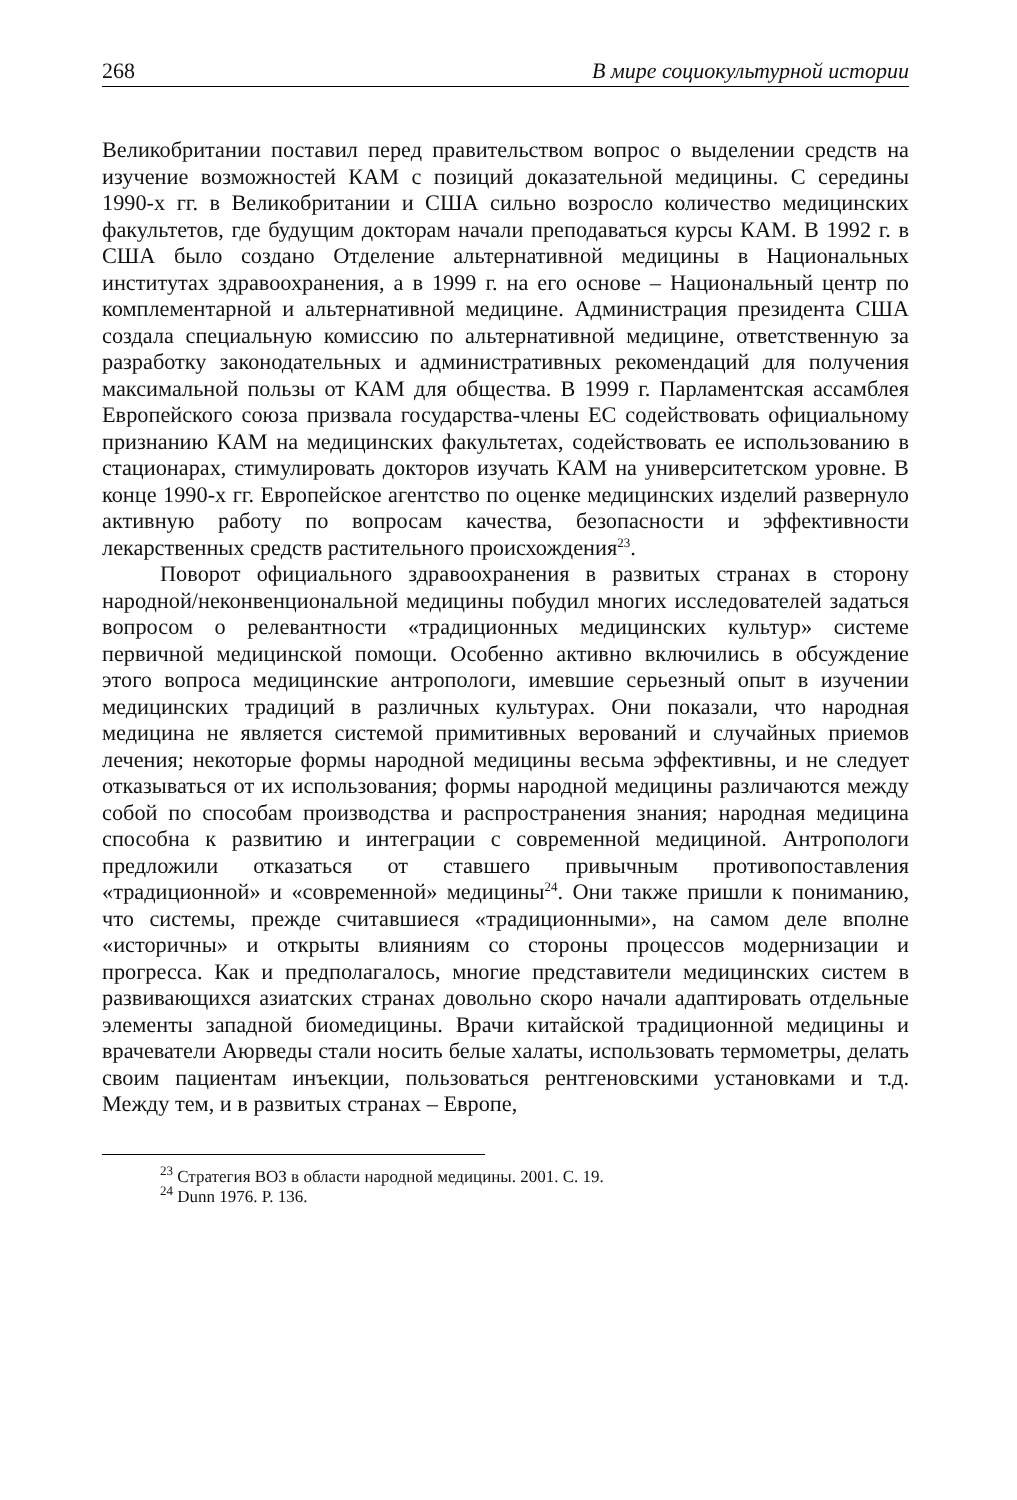268 В мире социокультурной истории
Великобритании поставил перед правительством вопрос о выделении средств на изучение возможностей КАМ с позиций доказательной медицины. С середины 1990-х гг. в Великобритании и США сильно возросло количество медицинских факультетов, где будущим докторам начали преподаваться курсы КАМ. В 1992 г. в США было создано Отделение альтернативной медицины в Национальных институтах здравоохранения, а в 1999 г. на его основе – Национальный центр по комплементарной и альтернативной медицине. Администрация президента США создала специальную комиссию по альтернативной медицине, ответственную за разработку законодательных и административных рекомендаций для получения максимальной пользы от КАМ для общества. В 1999 г. Парламентская ассамблея Европейского союза призвала государства-члены ЕС содействовать официальному признанию КАМ на медицинских факультетах, содействовать ее использованию в стационарах, стимулировать докторов изучать КАМ на университетском уровне. В конце 1990-х гг. Европейское агентство по оценке медицинских изделий развернуло активную работу по вопросам качества, безопасности и эффективности лекарственных средств растительного происхождения<sup>23</sup>.
Поворот официального здравоохранения в развитых странах в сторону народной/неконвенциональной медицины побудил многих исследователей задаться вопросом о релевантности «традиционных медицинских культур» системе первичной медицинской помощи. Особенно активно включились в обсуждение этого вопроса медицинские антропологи, имевшие серьезный опыт в изучении медицинских традиций в различных культурах. Они показали, что народная медицина не является системой примитивных верований и случайных приемов лечения; некоторые формы народной медицины весьма эффективны, и не следует отказываться от их использования; формы народной медицины различаются между собой по способам производства и распространения знания; народная медицина способна к развитию и интеграции с современной медициной. Антропологи предложили отказаться от ставшего привычным противопоставления «традиционной» и «современной» медицины<sup>24</sup>. Они также пришли к пониманию, что системы, прежде считавшиеся «традиционными», на самом деле вполне «историчны» и открыты влияниям со стороны процессов модернизации и прогресса. Как и предполагалось, многие представители медицинских систем в развивающихся азиатских странах довольно скоро начали адаптировать отдельные элементы западной биомедицины. Врачи китайской традиционной медицины и врачеватели Аюрведы стали носить белые халаты, использовать термометры, делать своим пациентам инъекции, пользоваться рентгеновскими установками и т.д. Между тем, и в развитых странах – Европе,
<sup>23</sup> Стратегия ВОЗ в области народной медицины. 2001. С. 19.
<sup>24</sup> Dunn 1976. P. 136.